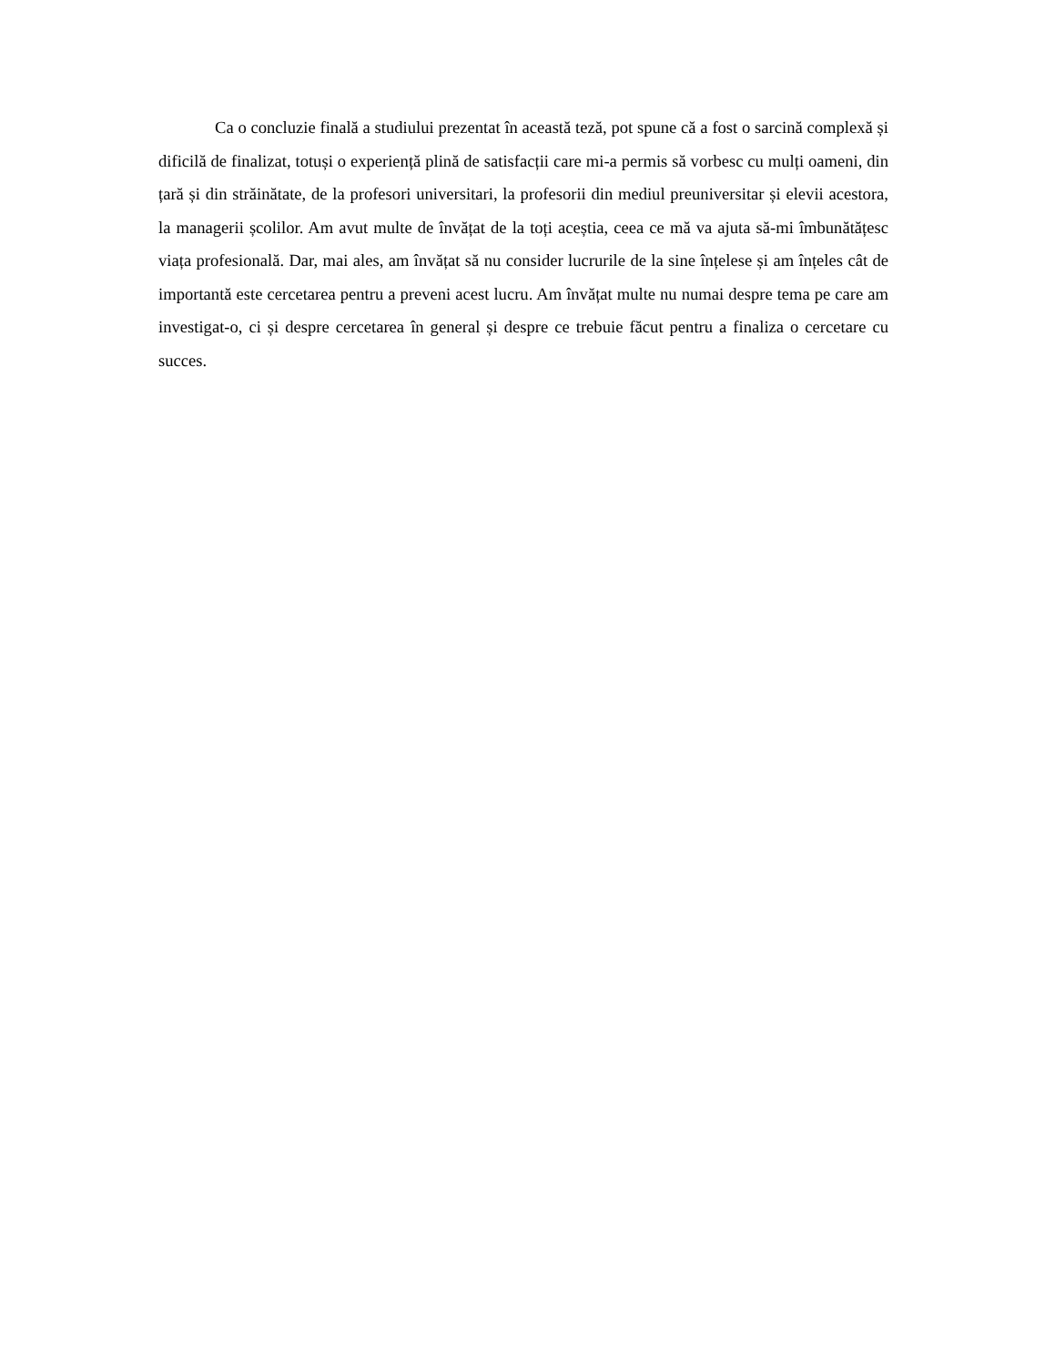Ca o concluzie finală a studiului prezentat în această teză, pot spune că a fost o sarcină complexă și dificilă de finalizat, totuși o experiență plină de satisfacții care mi-a permis să vorbesc cu mulți oameni, din țară și din străinătate, de la profesori universitari, la profesorii din mediul preuniversitar și elevii acestora, la managerii școlilor. Am avut multe de învățat de la toți aceștia, ceea ce mă va ajuta să-mi îmbunătățesc viața profesională. Dar, mai ales, am învățat să nu consider lucrurile de la sine înțelese și am înțeles cât de importantă este cercetarea pentru a preveni acest lucru. Am învățat multe nu numai despre tema pe care am investigat-o, ci și despre cercetarea în general și despre ce trebuie făcut pentru a finaliza o cercetare cu succes.